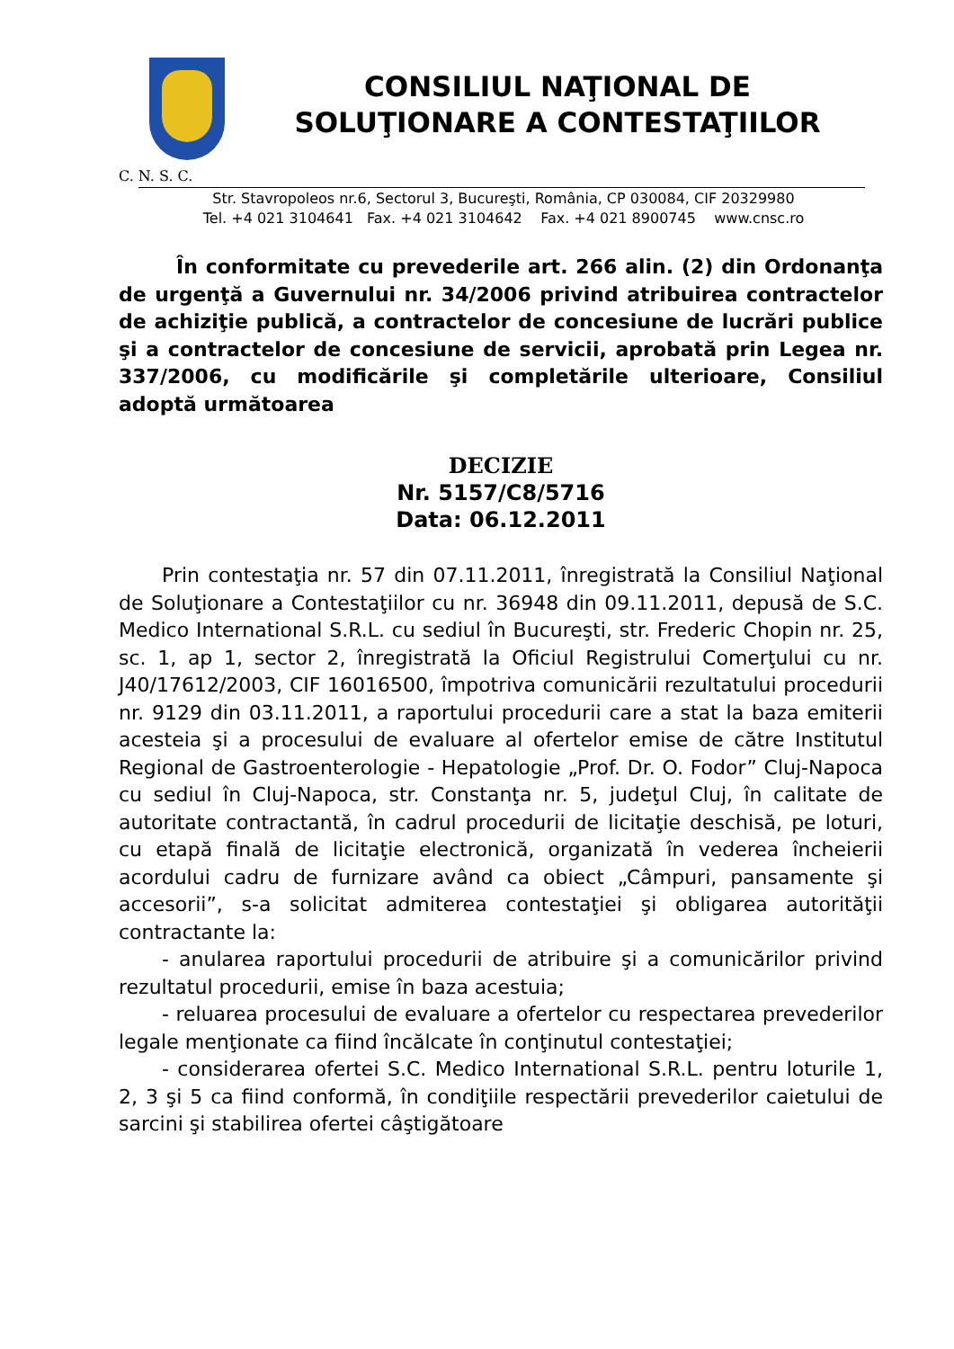CONSILIUL NAŢIONAL DE
SOLUŢIONARE A CONTESTAŢIILOR
C. N. S. C.
Str. Stavropoleos nr.6, Sectorul 3, Bucureşti, România, CP 030084, CIF 20329980
Tel. +4 021 3104641 Fax. +4 021 3104642 Fax. +4 021 8900745 www.cnsc.ro
În conformitate cu prevederile art. 266 alin. (2) din Ordonanţa de urgenţă a Guvernului nr. 34/2006 privind atribuirea contractelor de achiziţie publică, a contractelor de concesiune de lucrări publice şi a contractelor de concesiune de servicii, aprobată prin Legea nr. 337/2006, cu modificările şi completările ulterioare, Consiliul adoptă următoarea
DECIZIE
Nr. 5157/C8/5716
Data: 06.12.2011
Prin contestaţia nr. 57 din 07.11.2011, înregistrată la Consiliul Naţional de Soluţionare a Contestaţiilor cu nr. 36948 din 09.11.2011, depusă de S.C. Medico International S.R.L. cu sediul în Bucureşti, str. Frederic Chopin nr. 25, sc. 1, ap 1, sector 2, înregistrată la Oficiul Registrului Comerţului cu nr. J40/17612/2003, CIF 16016500, împotriva comunicării rezultatului procedurii nr. 9129 din 03.11.2011, a raportului procedurii care a stat la baza emiterii acesteia şi a procesului de evaluare al ofertelor emise de către Institutul Regional de Gastroenterologie - Hepatologie „Prof. Dr. O. Fodor” Cluj-Napoca cu sediul în Cluj-Napoca, str. Constanţa nr. 5, judeţul Cluj, în calitate de autoritate contractantă, în cadrul procedurii de licitaţie deschisă, pe loturi, cu etapă finală de licitaţie electronică, organizată în vederea încheierii acordului cadru de furnizare având ca obiect „Câmpuri, pansamente şi accesorii”, s-a solicitat admiterea contestaţiei şi obligarea autorităţii contractante la:
- anularea raportului procedurii de atribuire şi a comunicărilor privind rezultatul procedurii, emise în baza acestuia;
- reluarea procesului de evaluare a ofertelor cu respectarea prevederilor legale menţionate ca fiind încălcate în conţinutul contestaţiei;
- considerarea ofertei S.C. Medico International S.R.L. pentru loturile 1, 2, 3 şi 5 ca fiind conformă, în condiţiile respectării prevederilor caietului de sarcini şi stabilirea ofertei câştigătoare